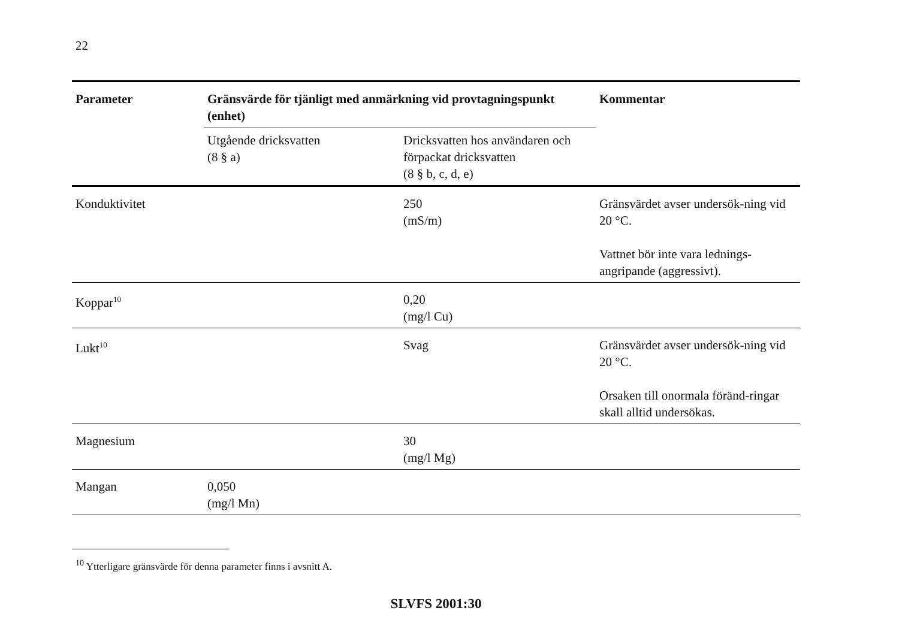22
| Parameter | Gränsvärde för tjänligt med anmärkning vid provtagningspunkt (enhet) | | Kommentar |
| --- | --- | --- | --- |
| | Utgående dricksvatten (8 § a) | Dricksvatten hos användaren och förpackat dricksvatten (8 § b, c, d, e) | |
| Konduktivitet | | 250 (mS/m) | Gränsvärdet avser undersök-ning vid 20 °C. Vattnet bör inte vara lednings-angripande (aggressivt). |
| Koppar<sup>10</sup> | | 0,20 (mg/l Cu) | |
| Lukt<sup>10</sup> | | Svag | Gränsvärdet avser undersök-ning vid 20 °C. Orsaken till onormala föränd-ringar skall alltid undersökas. |
| Magnesium | | 30 (mg/l Mg) | |
| Mangan | 0,050 (mg/l Mn) | | |
<sup>10</sup> Ytterligare gränsvärde för denna parameter finns i avsnitt A.
SLVFS 2001:30